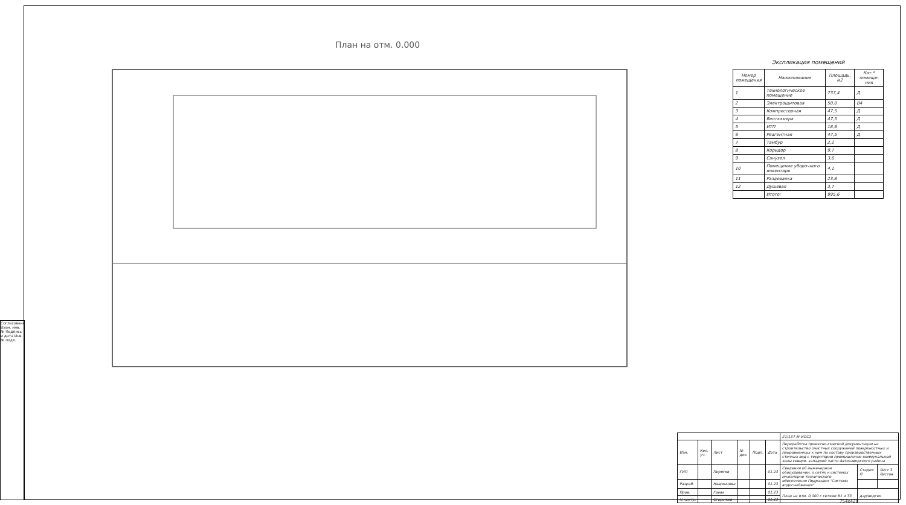Согласовано Взам. инв. № Подпись и дата Инв. № подл.
План на отм. 0.000
Экспликация помещений
| Номер поме­щения | Наименование | Площадь, м2 | Кат.* поме­ще­ния |
| --- | --- | --- | --- |
| 1 | Технологическое помещение | 737,4 | Д |
| 2 | Электрощитовая | 50,0 | В4 |
| 3 | Компрессорная | 47,5 | Д |
| 4 | Венткамера | 47,5 | Д |
| 5 | ИТП | 18,6 | Д |
| 6 | Реагентная | 47,5 | Д |
| 7 | Тамбур | 2,2 | |
| 8 | Коридор | 9,7 | |
| 9 | Санузел | 3,6 | |
| 10 | Помещение уборочного инвентаря | 4,1 | |
| 11 | Раздевалка | 23,8 | |
| 12 | Душевая | 3,7 | |
| | Итого: | 995,6 | |
| | | | | | | 21/137-М-ИОС2 | | |
| Изм. | Кол. уч. | Лист | № док. | Подп. | Дата | Переработка проектно-сметной документации на строительство очистных сооружений поверхностных и приравненных к ним по составу производственных сточных вод с территории промышленно-коммунальной зоны северо- западной части Автозаводского района | | |
| ГИП | | Пирогов | | | 01.23 | Сведения об инженерном оборудовании, о сетях и системах инженерно-технического обеспечения Подраздел "Система водоснабжения" | Стадия П | Лист 3 Листов |
| Разраб. | | Нащинцова | | | 01.23 | | | |
| Пров. | | Гаева | | | 01.23 | План на отм. 0,000 с сетями В1 и Т3 | дар/водгео | |
| Н.контр. | | Сторожев | | | 01.23 | | | |
754x420